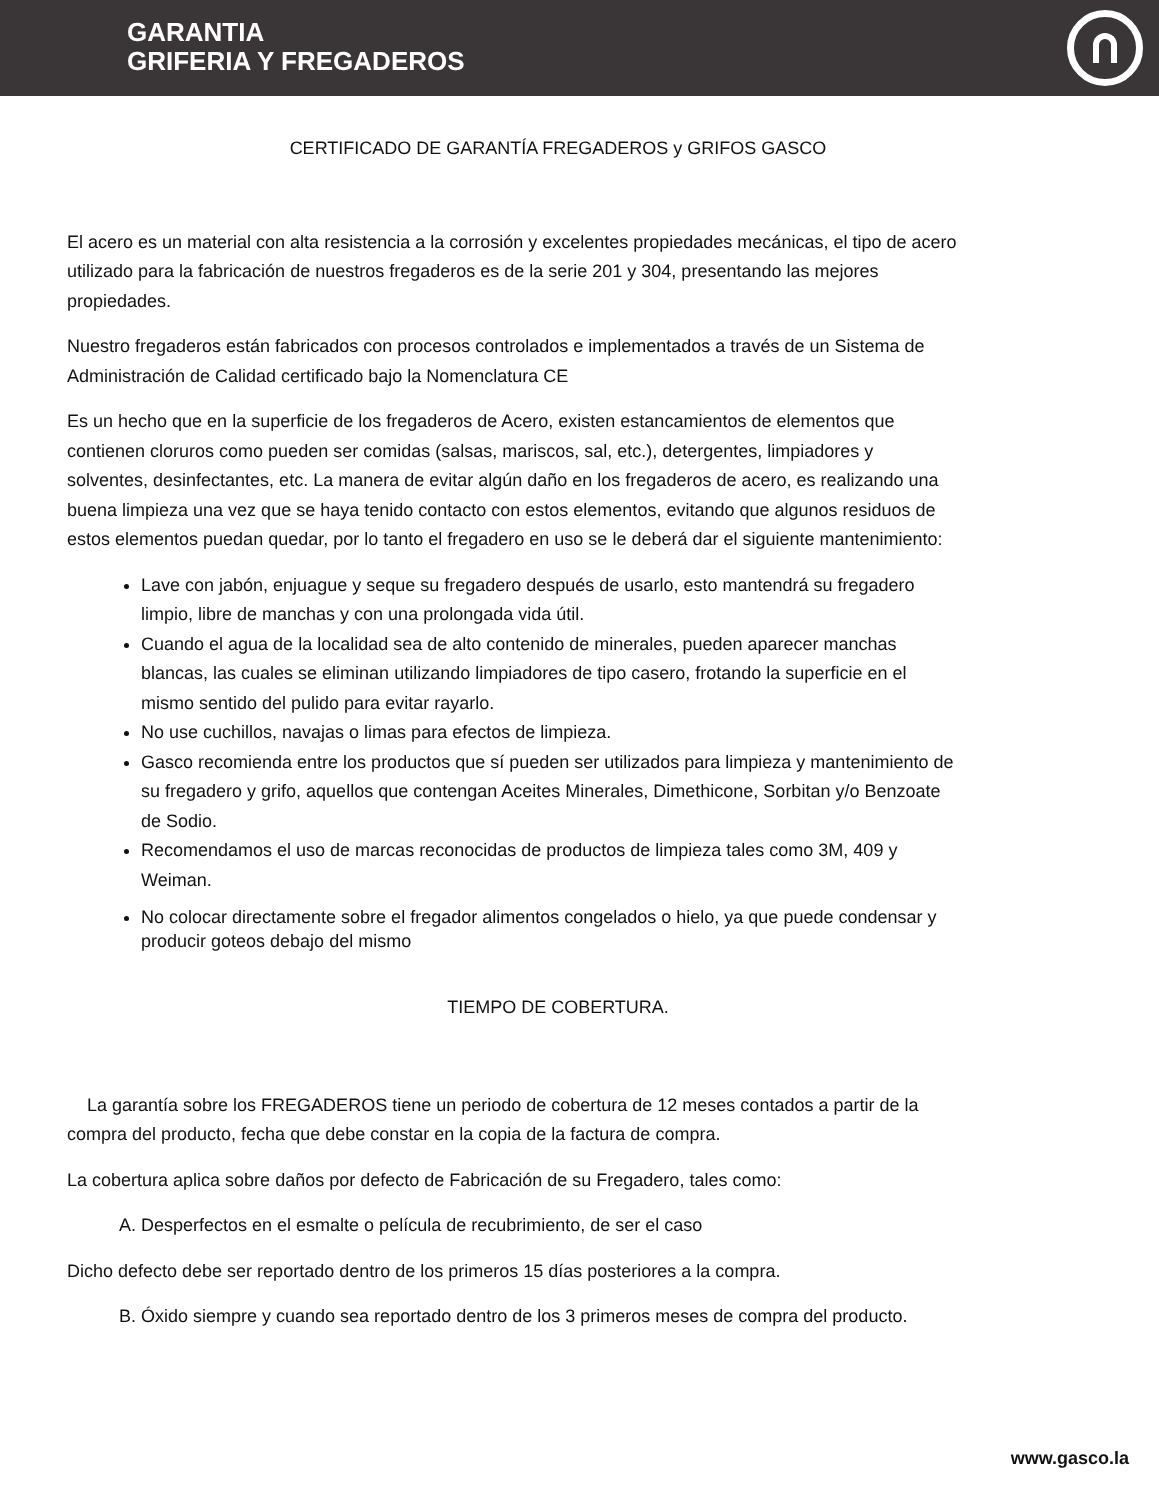GARANTIA
GRIFERIA Y FREGADEROS
CERTIFICADO DE GARANTÍA FREGADEROS y GRIFOS GASCO
El acero es un material con alta resistencia a la corrosión y excelentes propiedades mecánicas, el tipo de acero utilizado para la fabricación de nuestros fregaderos es de la serie 201 y 304, presentando las mejores propiedades.
Nuestro fregaderos están fabricados con procesos controlados e implementados a través de un Sistema de Administración de Calidad certificado bajo la Nomenclatura CE
Es un hecho que en la superficie de los fregaderos de Acero, existen estancamientos de elementos que contienen cloruros como pueden ser comidas (salsas, mariscos, sal, etc.), detergentes, limpiadores y solventes, desinfectantes, etc. La manera de evitar algún daño en los fregaderos de acero, es realizando una buena limpieza una vez que se haya tenido contacto con estos elementos, evitando que algunos residuos de estos elementos puedan quedar, por lo tanto el fregadero en uso se le deberá dar el siguiente mantenimiento:
Lave con jabón, enjuague y seque su fregadero después de usarlo, esto mantendrá su fregadero limpio, libre de manchas y con una prolongada vida útil.
Cuando el agua de la localidad sea de alto contenido de minerales, pueden aparecer manchas blancas, las cuales se eliminan utilizando limpiadores de tipo casero, frotando la superficie en el mismo sentido del pulido para evitar rayarlo.
No use cuchillos, navajas o limas para efectos de limpieza.
Gasco recomienda entre los productos que sí pueden ser utilizados para limpieza y mantenimiento de su fregadero y grifo, aquellos que contengan Aceites Minerales, Dimethicone, Sorbitan y/o Benzoate de Sodio.
Recomendamos el uso de marcas reconocidas de productos de limpieza tales como 3M, 409 y Weiman.
No colocar directamente sobre el fregador alimentos congelados o hielo, ya que puede condensar y producir goteos debajo del mismo
TIEMPO DE COBERTURA.
La garantía sobre los FREGADEROS tiene un periodo de cobertura de 12 meses contados a partir de la compra del producto, fecha que debe constar en la copia de la factura de compra.
La cobertura aplica sobre daños por defecto de Fabricación de su Fregadero, tales como:
A. Desperfectos en el esmalte o película de recubrimiento, de ser el caso
Dicho defecto debe ser reportado dentro de los primeros 15 días posteriores a la compra.
B. Óxido siempre y cuando sea reportado dentro de los 3 primeros meses de compra del producto.
www.gasco.la